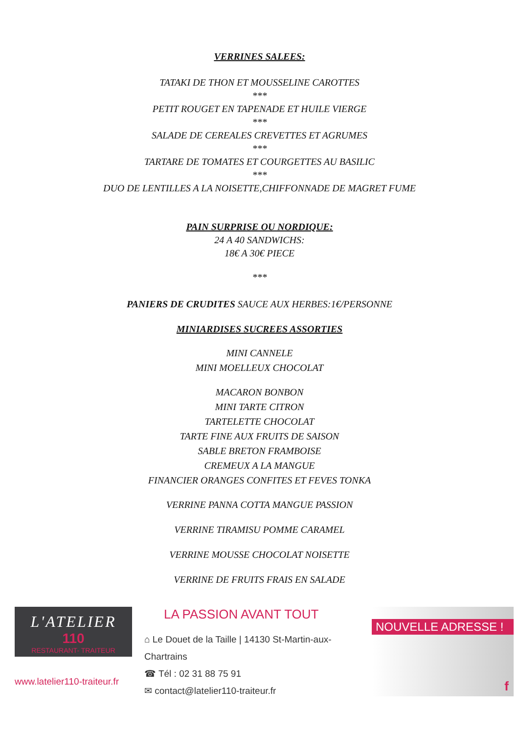VERRINES SALEES:
TATAKI DE THON ET MOUSSELINE CAROTTES
***
PETIT ROUGET EN TAPENADE ET HUILE VIERGE
***
SALADE DE CEREALES CREVETTES ET AGRUMES
***
TARTARE DE TOMATES ET COURGETTES AU BASILIC
***
DUO DE LENTILLES A LA NOISETTE,CHIFFONNADE DE MAGRET FUME
PAIN SURPRISE OU NORDIQUE:
24 A 40 SANDWICHS:
18€ A 30€ PIECE
***
PANIERS DE CRUDITES SAUCE AUX HERBES:1€/PERSONNE
MINIARDISES SUCREES ASSORTIES
MINI CANNELE
MINI MOELLEUX CHOCOLAT
MACARON BONBON
MINI TARTE CITRON
TARTELETTE CHOCOLAT
TARTE FINE AUX FRUITS DE SAISON
SABLE BRETON FRAMBOISE
CREMEUX A LA MANGUE
FINANCIER ORANGES CONFITES ET FEVES TONKA
VERRINE PANNA COTTA MANGUE PASSION
VERRINE TIRAMISU POMME CARAMEL
VERRINE MOUSSE CHOCOLAT NOISETTE
VERRINE DE FRUITS FRAIS EN SALADE
L'ATELIER
110
RESTAURANT- TRAITEUR
www.latelier110-traiteur.fr
LA PASSION AVANT TOUT
⌂ Le Douet de la Taille | 14130 St-Martin-aux-Chartrains
☎ Tél : 02 31 88 75 91
✉ contact@latelier110-traiteur.fr
NOUVELLE ADRESSE !
f